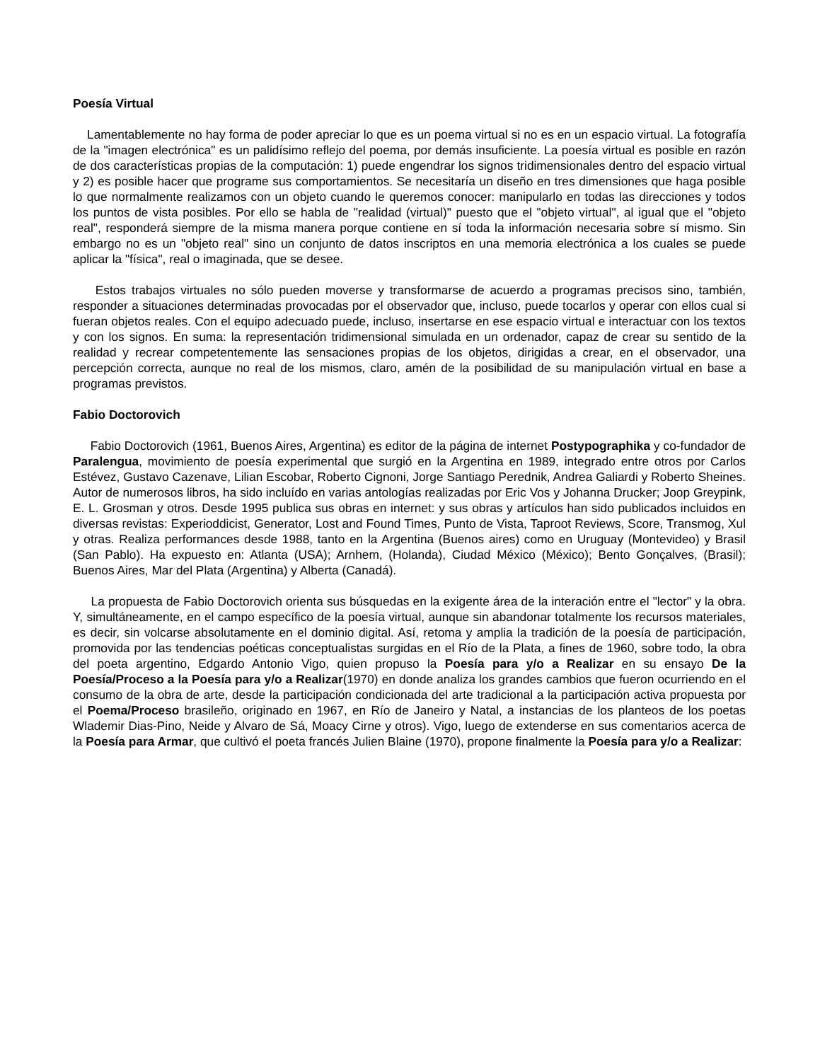Poesía Virtual
Lamentablemente no hay forma de poder apreciar lo que es un poema virtual si no es en un espacio virtual. La fotografía de la "imagen electrónica" es un palidísimo reflejo del poema, por demás insuficiente. La poesía virtual es posible en razón de dos características propias de la computación: 1) puede engendrar los signos tridimensionales dentro del espacio virtual y 2) es posible hacer que programe sus comportamientos. Se necesitaría un diseño en tres dimensiones que haga posible lo que normalmente realizamos con un objeto cuando le queremos conocer: manipularlo en todas las direcciones y todos los puntos de vista posibles. Por ello se habla de "realidad (virtual)" puesto que el "objeto virtual", al igual que el "objeto real", responderá siempre de la misma manera porque contiene en sí toda la información necesaria sobre sí mismo. Sin embargo no es un "objeto real" sino un conjunto de datos inscriptos en una memoria electrónica a los cuales se puede aplicar la "física", real o imaginada, que se desee.
Estos trabajos virtuales no sólo pueden moverse y transformarse de acuerdo a programas precisos sino, también, responder a situaciones determinadas provocadas por el observador que, incluso, puede tocarlos y operar con ellos cual si fueran objetos reales. Con el equipo adecuado puede, incluso, insertarse en ese espacio virtual e interactuar con los textos y con los signos. En suma: la representación tridimensional simulada en un ordenador, capaz de crear su sentido de la realidad y recrear competentemente las sensaciones propias de los objetos, dirigidas a crear, en el observador, una percepción correcta, aunque no real de los mismos, claro, amén de la posibilidad de su manipulación virtual en base a programas previstos.
Fabio Doctorovich
Fabio Doctorovich (1961, Buenos Aires, Argentina) es editor de la página de internet Postypographika y co-fundador de Paralengua, movimiento de poesía experimental que surgió en la Argentina en 1989, integrado entre otros por Carlos Estévez, Gustavo Cazenave, Lilian Escobar, Roberto Cignoni, Jorge Santiago Perednik, Andrea Galiardi y Roberto Sheines. Autor de numerosos libros, ha sido incluído en varias antologías realizadas por Eric Vos y Johanna Drucker; Joop Greypink, E. L. Grosman y otros. Desde 1995 publica sus obras en internet: y sus obras y artículos han sido publicados incluidos en diversas revistas: Experioddicist, Generator, Lost and Found Times, Punto de Vista, Taproot Reviews, Score, Transmog, Xul y otras. Realiza performances desde 1988, tanto en la Argentina (Buenos aires) como en Uruguay (Montevideo) y Brasil (San Pablo). Ha expuesto en: Atlanta (USA); Arnhem, (Holanda), Ciudad México (México); Bento Gonçalves, (Brasil); Buenos Aires, Mar del Plata (Argentina) y Alberta (Canadá).
La propuesta de Fabio Doctorovich orienta sus búsquedas en la exigente área de la interación entre el "lector" y la obra. Y, simultáneamente, en el campo específico de la poesía virtual, aunque sin abandonar totalmente los recursos materiales, es decir, sin volcarse absolutamente en el dominio digital. Así, retoma y amplia la tradición de la poesía de participación, promovida por las tendencias poéticas conceptualistas surgidas en el Río de la Plata, a fines de 1960, sobre todo, la obra del poeta argentino, Edgardo Antonio Vigo, quien propuso la Poesía para y/o a Realizar en su ensayo De la Poesía/Proceso a la Poesía para y/o a Realizar(1970) en donde analiza los grandes cambios que fueron ocurriendo en el consumo de la obra de arte, desde la participación condicionada del arte tradicional a la participación activa propuesta por el Poema/Proceso brasileño, originado en 1967, en Río de Janeiro y Natal, a instancias de los planteos de los poetas Wlademir Dias-Pino, Neide y Alvaro de Sá, Moacy Cirne y otros). Vigo, luego de extenderse en sus comentarios acerca de la Poesía para Armar, que cultivó el poeta francés Julien Blaine (1970), propone finalmente la Poesía para y/o a Realizar: